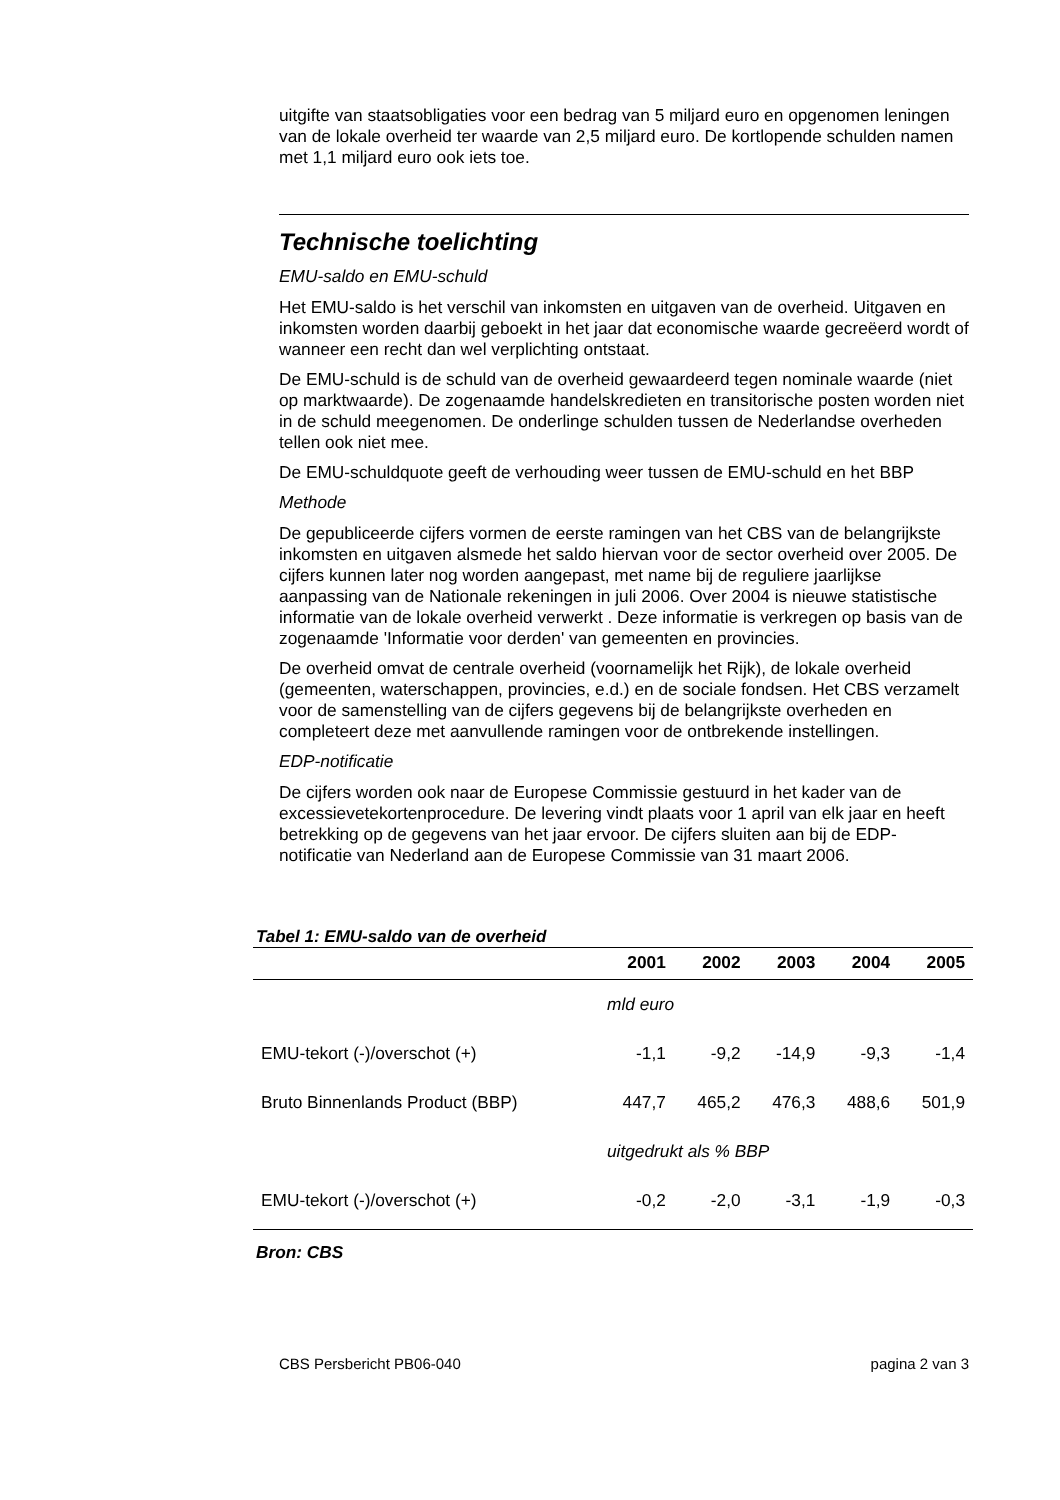uitgifte van staatsobligaties voor een bedrag van 5 miljard euro en opgenomen leningen van de lokale overheid ter waarde van 2,5 miljard euro. De kortlopende schulden namen met 1,1 miljard euro ook iets toe.
Technische toelichting
EMU-saldo en EMU-schuld
Het EMU-saldo is het verschil van inkomsten en uitgaven van de overheid. Uitgaven en inkomsten worden daarbij geboekt in het jaar dat economische waarde gecreëerd wordt of wanneer een recht dan wel verplichting ontstaat.
De EMU-schuld is de schuld van de overheid gewaardeerd tegen nominale waarde (niet op marktwaarde). De zogenaamde handelskredieten en transitorische posten worden niet in de schuld meegenomen. De onderlinge schulden tussen de Nederlandse overheden tellen ook niet mee.
De EMU-schuldquote geeft de verhouding weer tussen de EMU-schuld en het BBP
Methode
De gepubliceerde cijfers vormen de eerste ramingen van het CBS van de belangrijkste inkomsten en uitgaven alsmede het saldo hiervan voor de sector overheid over 2005. De cijfers kunnen later nog worden aangepast, met name bij de reguliere jaarlijkse aanpassing van de Nationale rekeningen in juli 2006. Over 2004 is nieuwe statistische informatie van de lokale overheid verwerkt . Deze informatie is verkregen op basis van de zogenaamde 'Informatie voor derden' van gemeenten en provincies.
De overheid omvat de centrale overheid (voornamelijk het Rijk), de lokale overheid (gemeenten, waterschappen, provincies, e.d.) en de sociale fondsen. Het CBS verzamelt voor de samenstelling van de cijfers gegevens bij de belangrijkste overheden en completeert deze met aanvullende ramingen voor de ontbrekende instellingen.
EDP-notificatie
De cijfers worden ook naar de Europese Commissie gestuurd in het kader van de excessievetekortenprocedure. De levering vindt plaats voor 1 april van elk jaar en heeft betrekking op de gegevens van het jaar ervoor. De cijfers sluiten aan bij de EDP-notificatie van Nederland aan de Europese Commissie van 31 maart 2006.
Tabel 1: EMU-saldo van de overheid
| | 2001 | 2002 | 2003 | 2004 | 2005 |
| --- | --- | --- | --- | --- | --- |
| | mld euro | | | | |
| EMU-tekort (-)/overschot (+) | -1,1 | -9,2 | -14,9 | -9,3 | -1,4 |
| Bruto Binnenlands Product (BBP) | 447,7 | 465,2 | 476,3 | 488,6 | 501,9 |
| | uitgedrukt als % BBP | | | | |
| EMU-tekort (-)/overschot (+) | -0,2 | -2,0 | -3,1 | -1,9 | -0,3 |
Bron: CBS
CBS Persbericht PB06-040 pagina 2 van 3